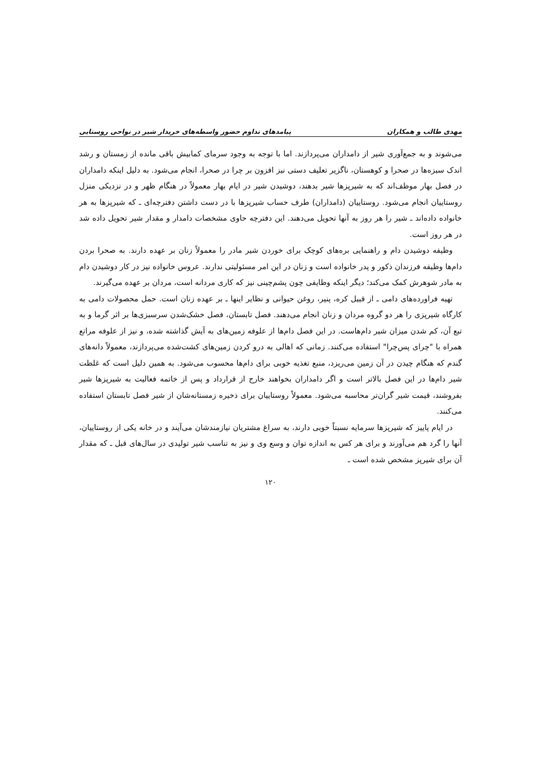مهدی طالب و همکاران پیامدهای تداوم حضور واسطه‌های خریدار شیر در نواحی روستایی
می‌شوند و به جمع‌آوری شیر از دامداران می‌پردازند. اما با توجه به وجود سرمای کمابیش باقی مانده از زمستان و رشد اندک سبزه‌ها در صحرا و کوهستان، ناگزیر تعلیف دستی نیز افزون بر چرا در صحرا، انجام می‌شود. به دلیل اینکه دامداران در فصل بهار موظف‌اند که به شیرپزها شیر بدهند، دوشیدن شیر در ایام بهار معمولاً در هنگام ظهر و در نزدیکی منزل روستاییان انجام می‌شود. روستاییان (دامداران) طرف حساب شیرپزها با در دست داشتن دفترچه‌ای ـ که شیرپزها به هر خانواده داده‌اند ـ شیر را هر روز به آنها تحویل می‌دهند. این دفترچه حاوی مشخصات دامدار و مقدار شیر تحویل داده شد در هر روز است.
وظیفه دوشیدن دام و راهنمایی بره‌های کوچک برای خوردن شیر مادر را معمولاً زنان بر عهده دارند. به صحرا بردن دام‌ها وظیفه فرزندان ذکور و پدر خانواده است و زنان در این امر مسئولیتی ندارند. عروس خانواده نیز در کار دوشیدن دام به مادر شوهرش کمک می‌کند؛ دیگر اینکه وظایفی چون پشم‌چینی نیز که کاری مردانه است، مردان بر عهده می‌گیرند.
تهیه فراورده‌های دامی ـ از قبیل کره، پنیر، روغن حیوانی و نظایر اینها ـ بر عهده زنان است. حمل محصولات دامی به کارگاه شیرپزی را هر دو گروه مردان و زنان انجام می‌دهند. فصل تابستان، فصل خشک‌شدن سرسبزی‌ها بر اثر گرما و به تبع آن، کم شدن میزان شیر دام‌هاست. در این فصل دام‌ها از علوفه زمین‌های به آیش گذاشته شده، و نیز از علوفه مراتع همراه با "چرای پس‌چرا" استفاده می‌کنند. زمانی که اهالی به درو کردن زمین‌های کشت‌شده می‌پردازند، معمولاً دانه‌های گندم که هنگام چیدن در آن زمین می‌ریزد، منبع تغذیه خوبی برای دام‌ها محسوب می‌شود. به همین دلیل است که غلظت شیر دام‌ها در این فصل بالاتر است و اگر دامداران بخواهند خارج از قرارداد و پس از خاتمه فعالیت به شیرپزها شیر بفروشند، قیمت شیر گران‌تر محاسبه می‌شود. معمولاً روستاییان برای ذخیره زمستانه‌شان از شیر فصل تابستان استفاده می‌کنند.
در ایام پاییز که شیرپزها سرمایه نسبتاً خوبی دارند، به سراغ مشتریان نیازمندشان می‌آیند و در خانه یکی از روستاییان، آنها را گرد هم می‌آورند و برای هر کس به اندازه توان و وسع وی و نیز به تناسب شیر تولیدی در سال‌های قبل ـ که مقدار آن برای شیرپز مشخص شده است ـ
۱۲۰